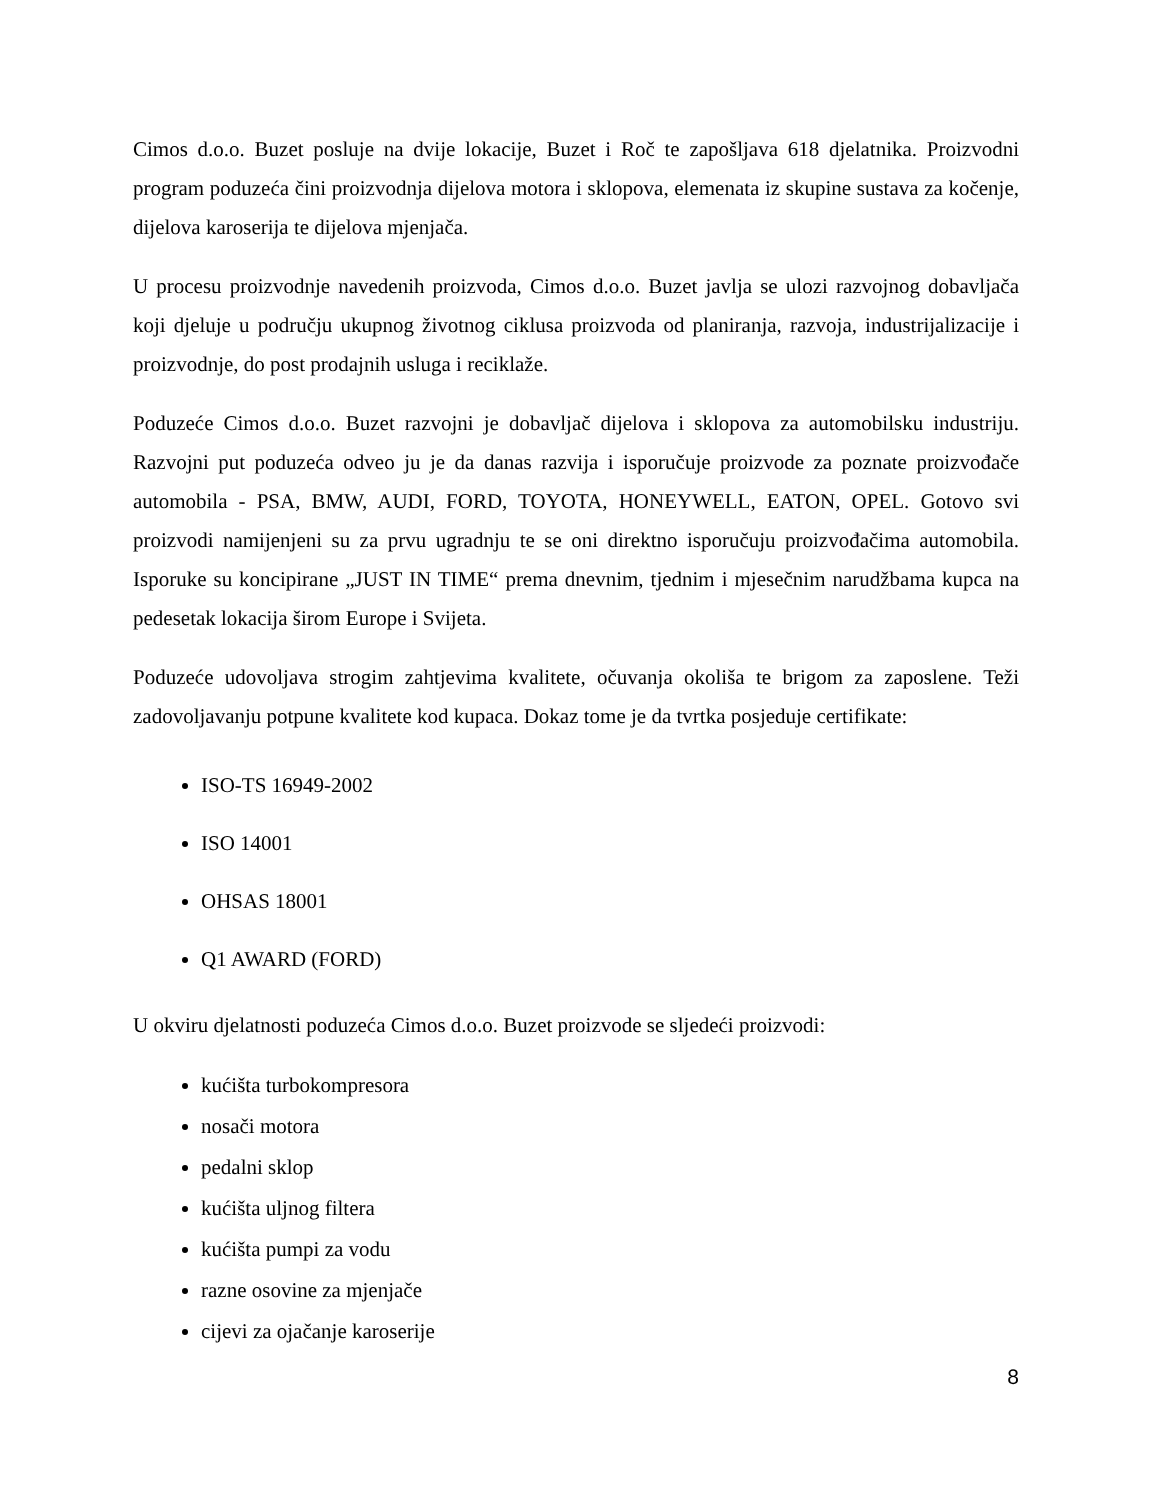Cimos d.o.o. Buzet posluje na dvije lokacije, Buzet i Roč te zapošljava 618 djelatnika. Proizvodni program poduzeća čini proizvodnja dijelova motora i sklopova, elemenata iz skupine sustava za kočenje, dijelova karoserija te dijelova mjenjača.
U procesu proizvodnje navedenih proizvoda, Cimos d.o.o. Buzet javlja se ulozi razvojnog dobavljača koji djeluje u području ukupnog životnog ciklusa proizvoda od planiranja, razvoja, industrijalizacije i proizvodnje, do post prodajnih usluga i reciklaže.
Poduzeće Cimos d.o.o. Buzet razvojni je dobavljač dijelova i sklopova za automobilsku industriju. Razvojni put poduzeća odveo ju je da danas razvija i isporučuje proizvode za poznate proizvođače automobila - PSA, BMW, AUDI, FORD, TOYOTA, HONEYWELL, EATON, OPEL. Gotovo svi proizvodi namijenjeni su za prvu ugradnju te se oni direktno isporučuju proizvođačima automobila. Isporuke su koncipirane „JUST IN TIME“ prema dnevnim, tjednim i mjesečnim narudžbama kupca na pedesetak lokacija širom Europe i Svijeta.
Poduzeće udovoljava strogim zahtjevima kvalitete, očuvanja okoliša te brigom za zaposlene. Teži zadovoljavanju potpune kvalitete kod kupaca. Dokaz tome je da tvrtka posjeduje certifikate:
ISO-TS 16949-2002
ISO 14001
OHSAS 18001
Q1 AWARD (FORD)
U okviru djelatnosti poduzeća Cimos d.o.o. Buzet proizvode se sljedeći proizvodi:
kućišta turbokompresora
nosači motora
pedalni sklop
kućišta uljnog filtera
kućišta pumpi za vodu
razne osovine za mjenjače
cijevi za ojačanje karoserije
8